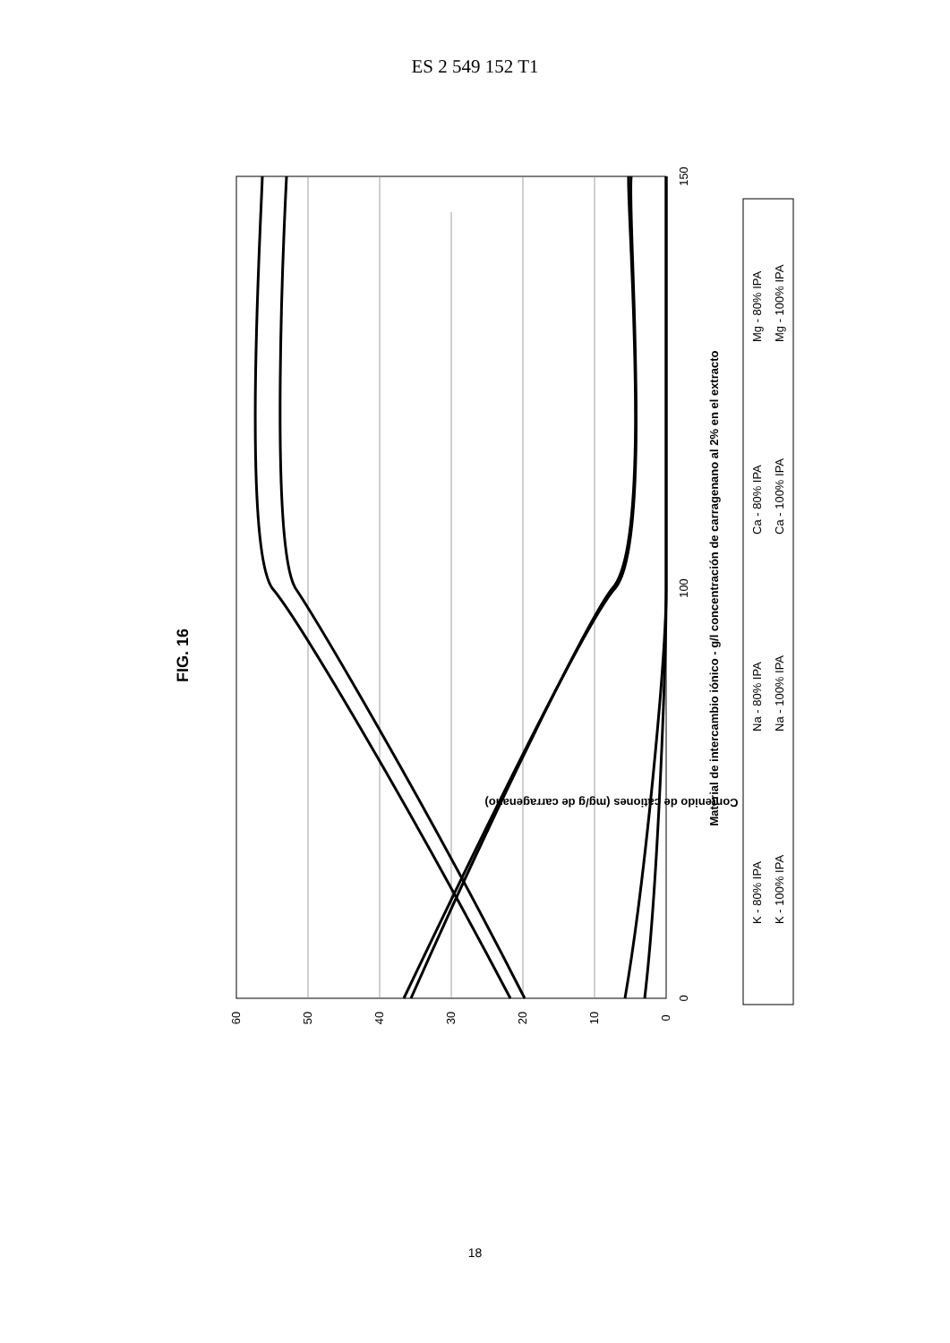ES 2 549 152 T1
FIG. 16
60
50
40
30
20
10
0
0
100
150
Contenido de cationes (mg/g de carragenano)
Material de intercambio iónico - g/l concentración de carragenano al 2% en el extracto
K - 80% IPA
K - 100% IPA
Na - 80% IPA
Na - 100% IPA
Ca - 80% IPA
Ca - 100% IPA
Mg - 80% IPA
Mg - 100% IPA
18